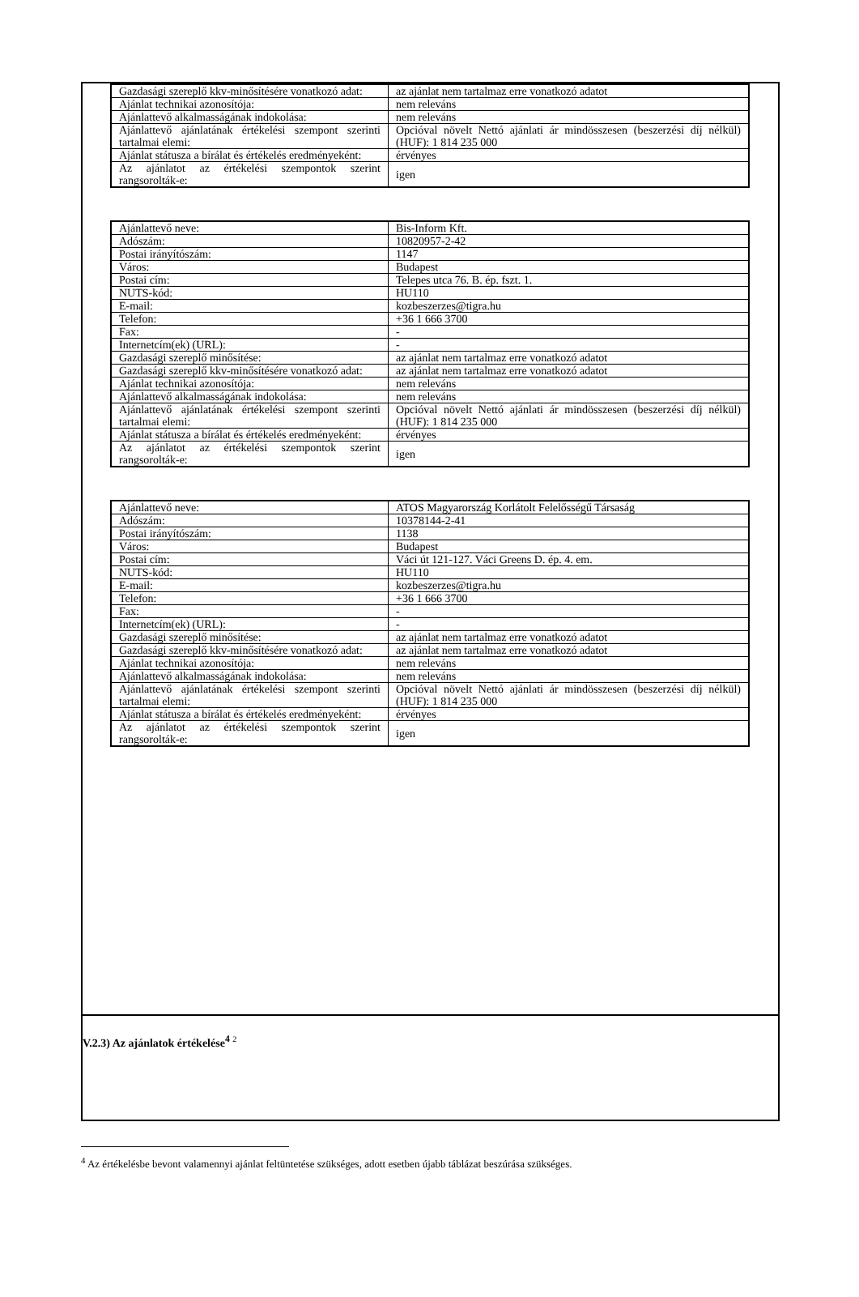| Gazdasági szereplő kkv-minősítésére vonatkozó adat: | az ajánlat nem tartalmaz erre vonatkozó adatot |
| Ajánlat technikai azonosítója: | nem releváns |
| Ajánlattevő alkalmasságának indokolása: | nem releváns |
| Ajánlattevő ajánlatának értékelési szempont szerinti tartalmai elemi: | Opcióval növelt Nettó ajánlati ár mindösszesen (beszerzési díj nélkül) (HUF): 1 814 235 000 |
| Ajánlat státusza a bírálat és értékelés eredményeként: | érvényes |
| Az ajánlatot az értékelési szempontok szerint rangsorolták-e: | igen |
| Ajánlattevő neve: | Bis-Inform Kft. |
| Adószám: | 10820957-2-42 |
| Postai irányítószám: | 1147 |
| Város: | Budapest |
| Postai cím: | Telepes utca 76. B. ép. fszt. 1. |
| NUTS-kód: | HU110 |
| E-mail: | kozbeszerzes@tigra.hu |
| Telefon: | +36 1 666 3700 |
| Fax: | - |
| Internetcím(ek) (URL): | - |
| Gazdasági szereplő minősítése: | az ajánlat nem tartalmaz erre vonatkozó adatot |
| Gazdasági szereplő kkv-minősítésére vonatkozó adat: | az ajánlat nem tartalmaz erre vonatkozó adatot |
| Ajánlat technikai azonosítója: | nem releváns |
| Ajánlattevő alkalmasságának indokolása: | nem releváns |
| Ajánlattevő ajánlatának értékelési szempont szerinti tartalmai elemi: | Opcióval növelt Nettó ajánlati ár mindösszesen (beszerzési díj nélkül) (HUF): 1 814 235 000 |
| Ajánlat státusza a bírálat és értékelés eredményeként: | érvényes |
| Az ajánlatot az értékelési szempontok szerint rangsorolták-e: | igen |
| Ajánlattevő neve: | ATOS Magyarország Korlátolt Felelősségű Társaság |
| Adószám: | 10378144-2-41 |
| Postai irányítószám: | 1138 |
| Város: | Budapest |
| Postai cím: | Váci út 121-127. Váci Greens D. ép. 4. em. |
| NUTS-kód: | HU110 |
| E-mail: | kozbeszerzes@tigra.hu |
| Telefon: | +36 1 666 3700 |
| Fax: | - |
| Internetcím(ek) (URL): | - |
| Gazdasági szereplő minősítése: | az ajánlat nem tartalmaz erre vonatkozó adatot |
| Gazdasági szereplő kkv-minősítésére vonatkozó adat: | az ajánlat nem tartalmaz erre vonatkozó adatot |
| Ajánlat technikai azonosítója: | nem releváns |
| Ajánlattevő alkalmasságának indokolása: | nem releváns |
| Ajánlattevő ajánlatának értékelési szempont szerinti tartalmai elemi: | Opcióval növelt Nettó ajánlati ár mindösszesen (beszerzési díj nélkül) (HUF): 1 814 235 000 |
| Ajánlat státusza a bírálat és értékelés eredményeként: | érvényes |
| Az ajánlatot az értékelési szempontok szerint rangsorolták-e: | igen |
V.2.3) Az ajánlatok értékelése<sup>4</sup> 2
<sup>4</sup> Az értékelésbe bevont valamennyi ajánlat feltüntetése szükséges, adott esetben újabb táblázat beszúrása szükséges.